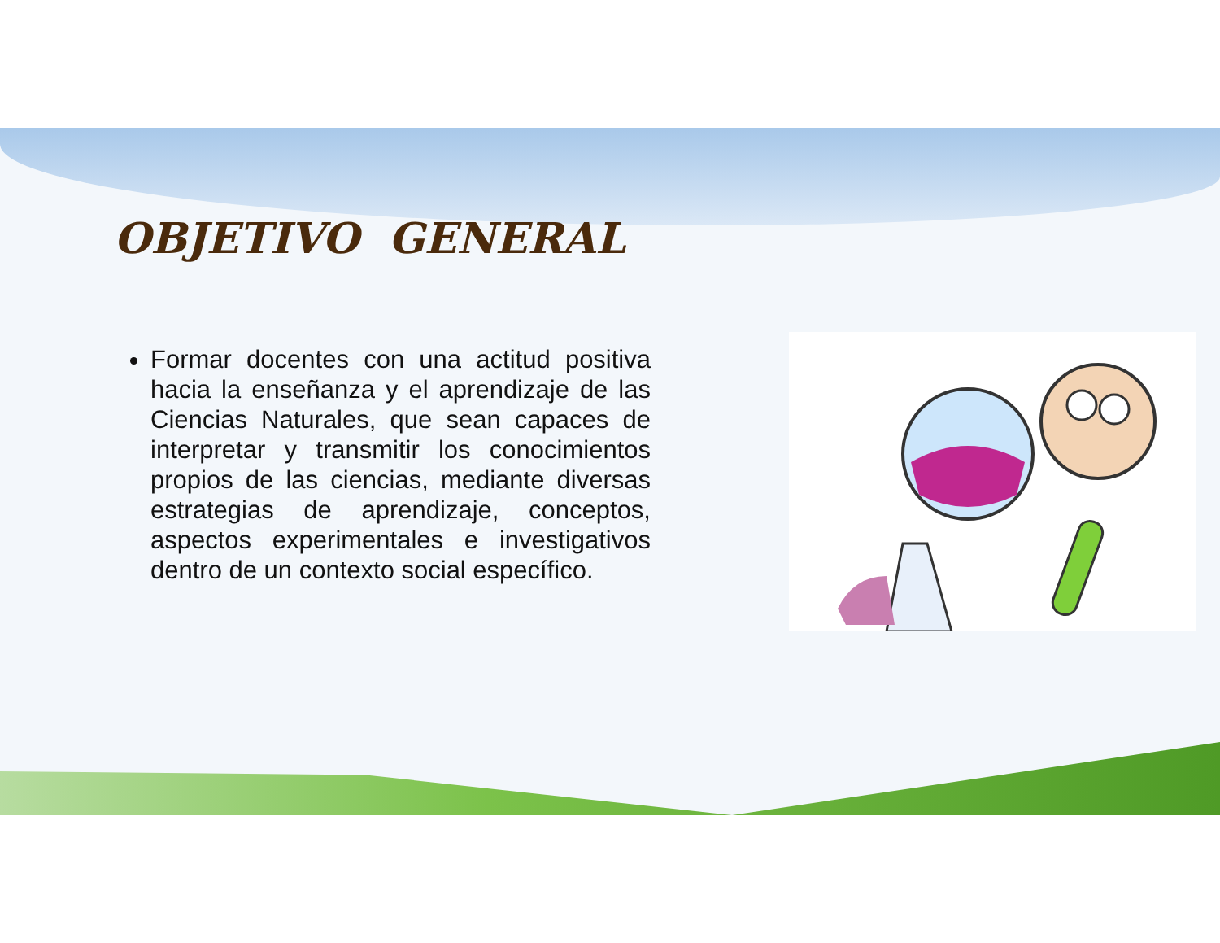OBJETIVO GENERAL
Formar docentes con una actitud positiva hacia la enseñanza y el aprendizaje de las Ciencias Naturales, que sean capaces de interpretar y transmitir los conocimientos propios de las ciencias, mediante diversas estrategias de aprendizaje, conceptos, aspectos experimentales e investigativos dentro de un contexto social específico.